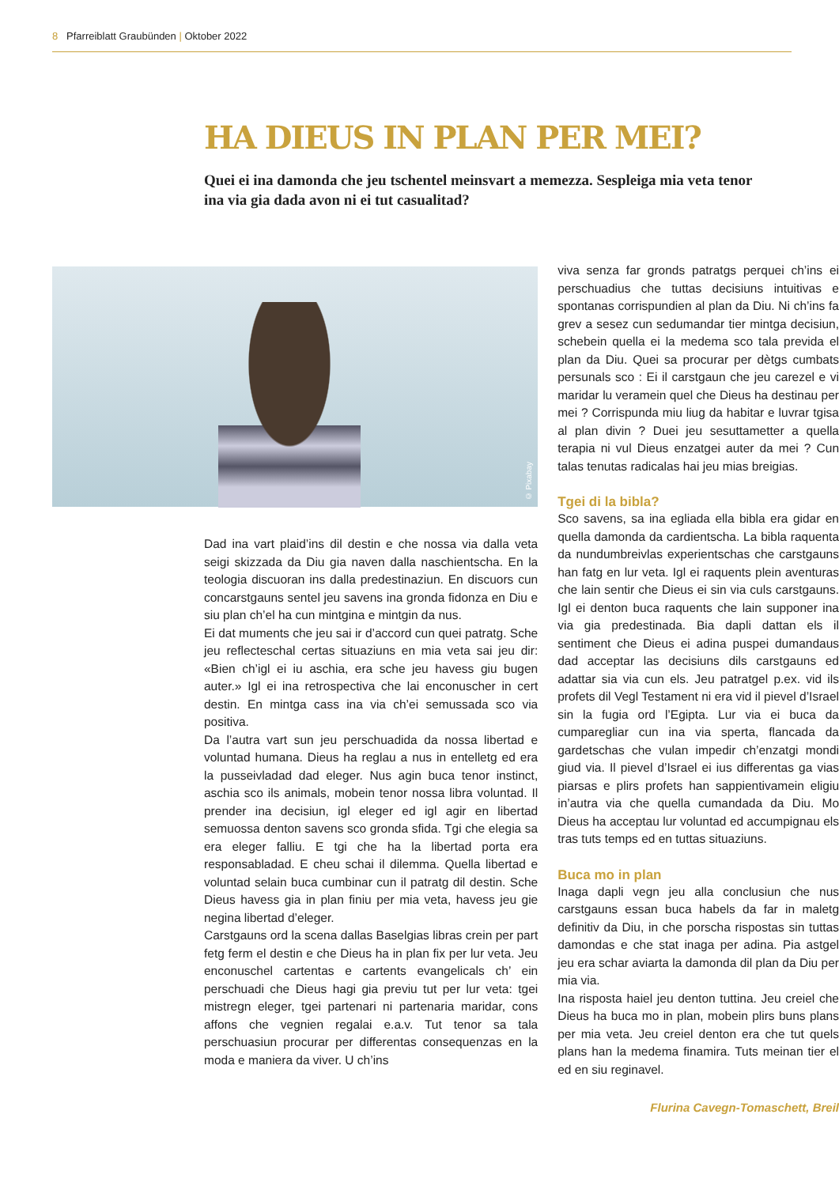8 Pfarreiblatt Graubünden | Oktober 2022
HA DIEUS IN PLAN PER MEI?
Quei ei ina damonda che jeu tschentel meinsvart a memezza. Sespleiga mia veta tenor ina via gia dada avon ni ei tut casualitad?
© Pixabay
Dad ina vart plaid’ins dil destin e che nossa via dalla veta seigi skizzada da Diu gia naven dalla naschientscha. En la teologia discuoran ins dalla predestinaziun. En discuors cun concarstgauns sentel jeu savens ina gronda fidonza en Diu e siu plan ch’el ha cun mintgina e mintgin da nus.
Ei dat muments che jeu sai ir d’accord cun quei patratg. Sche jeu reflecteschal certas situaziuns en mia veta sai jeu dir: «Bien ch’igl ei iu aschia, era sche jeu havess giu bugen auter.» Igl ei ina retrospectiva che lai enconuscher in cert destin. En mintga cass ina via ch’ei semussada sco via positiva.
Da l’autra vart sun jeu perschuadida da nossa libertad e voluntad humana. Dieus ha reglau a nus in entelletg ed era la pusseivladad dad eleger. Nus agin buca tenor instinct, aschia sco ils animals, mobein tenor nossa libra voluntad. Il prender ina decisiun, igl eleger ed igl agir en libertad semuossa denton savens sco gronda sfida. Tgi che elegia sa era eleger falliu. E tgi che ha la libertad porta era responsabladad. E cheu schai il dilemma. Quella libertad e voluntad selain buca cumbinar cun il patratg dil destin. Sche Dieus havess gia in plan finiu per mia veta, havess jeu gie negina libertad d’eleger.
Carstgauns ord la scena dallas Baselgias libras crein per part fetg ferm el destin e che Dieus ha in plan fix per lur veta. Jeu enconuschel cartentas e cartents evangelicals ch’ ein perschuadi che Dieus hagi gia previu tut per lur veta: tgei mistregn eleger, tgei partenari ni partenaria maridar, cons affons che vegnien regalai e.a.v. Tut tenor sa tala perschuasiun procurar per differentas consequenzas en la moda e maniera da viver. U ch’ins
viva senza far gronds patratgs perquei ch’ins ei perschuadius che tuttas decisiuns intuitivas e spontanas corrispundien al plan da Diu. Ni ch’ins fa grev a sesez cun sedumandar tier mintga decisiun, schebein quella ei la medema sco tala previda el plan da Diu. Quei sa procurar per dètgs cumbats persunals sco : Ei il carstgaun che jeu carezel e vi maridar lu veramein quel che Dieus ha destinau per mei ? Corrispunda miu liug da habitar e luvrar tgisa al plan divin ? Duei jeu sesuttametter a quella terapia ni vul Dieus enzatgei auter da mei ? Cun talas tenutas radicalas hai jeu mias breigias.
Tgei di la bibla?
Sco savens, sa ina egliada ella bibla era gidar en quella damonda da cardientscha. La bibla raquenta da nundumbreivlas experientschas che carstgauns han fatg en lur veta. Igl ei raquents plein aventuras che lain sentir che Dieus ei sin via culs carstgauns. Igl ei denton buca raquents che lain supponer ina via gia predestinada. Bia dapli dattan els il sentiment che Dieus ei adina puspei dumandaus dad acceptar las decisiuns dils carstgauns ed adattar sia via cun els. Jeu patratgel p.ex. vid ils profets dil Vegl Testament ni era vid il pievel d’Israel sin la fugia ord l’Egipta. Lur via ei buca da cumparegliar cun ina via sperta, flancada da gardetschas che vulan impedir ch’enzatgi mondi giud via. Il pievel d’Israel ei ius differentas ga vias piarsas e plirs profets han sappientivamein eligiu in’autra via che quella cumandada da Diu. Mo Dieus ha acceptau lur voluntad ed accumpignau els tras tuts temps ed en tuttas situaziuns.
Buca mo in plan
Inaga dapli vegn jeu alla conclusiun che nus carstgauns essan buca habels da far in maletg definitiv da Diu, in che porscha rispostas sin tuttas damondas e che stat inaga per adina. Pia astgel jeu era schar aviarta la damonda dil plan da Diu per mia via.
Ina risposta haiel jeu denton tuttina. Jeu creiel che Dieus ha buca mo in plan, mobein plirs buns plans per mia veta. Jeu creiel denton era che tut quels plans han la medema finamira. Tuts meinan tier el ed en siu reginavel.
Flurina Cavegn-Tomaschett, Breil